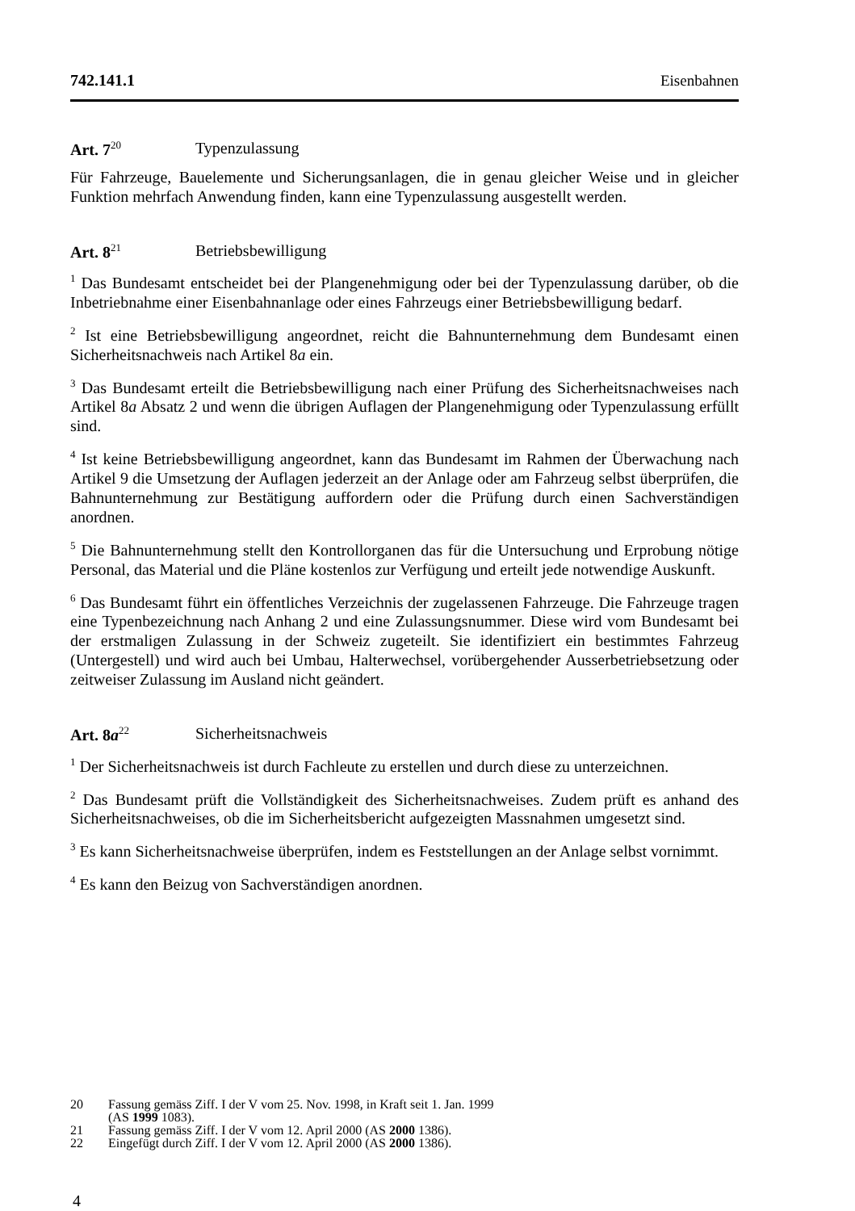742.141.1 Eisenbahnen
Art. 7<sup>20</sup> Typenzulassung
Für Fahrzeuge, Bauelemente und Sicherungsanlagen, die in genau gleicher Weise und in gleicher Funktion mehrfach Anwendung finden, kann eine Typenzulassung ausgestellt werden.
Art. 8<sup>21</sup> Betriebsbewilligung
<sup>1</sup> Das Bundesamt entscheidet bei der Plangenehmigung oder bei der Typenzulassung darüber, ob die Inbetriebnahme einer Eisenbahnanlage oder eines Fahrzeugs einer Betriebsbewilligung bedarf.
<sup>2</sup> Ist eine Betriebsbewilligung angeordnet, reicht die Bahnunternehmung dem Bundesamt einen Sicherheitsnachweis nach Artikel 8a ein.
<sup>3</sup> Das Bundesamt erteilt die Betriebsbewilligung nach einer Prüfung des Sicherheitsnachweises nach Artikel 8a Absatz 2 und wenn die übrigen Auflagen der Plangenehmigung oder Typenzulassung erfüllt sind.
<sup>4</sup> Ist keine Betriebsbewilligung angeordnet, kann das Bundesamt im Rahmen der Überwachung nach Artikel 9 die Umsetzung der Auflagen jederzeit an der Anlage oder am Fahrzeug selbst überprüfen, die Bahnunternehmung zur Bestätigung auffordern oder die Prüfung durch einen Sachverständigen anordnen.
<sup>5</sup> Die Bahnunternehmung stellt den Kontrollorganen das für die Untersuchung und Erprobung nötige Personal, das Material und die Pläne kostenlos zur Verfügung und erteilt jede notwendige Auskunft.
<sup>6</sup> Das Bundesamt führt ein öffentliches Verzeichnis der zugelassenen Fahrzeuge. Die Fahrzeuge tragen eine Typenbezeichnung nach Anhang 2 und eine Zulassungsnummer. Diese wird vom Bundesamt bei der erstmaligen Zulassung in der Schweiz zugeteilt. Sie identifiziert ein bestimmtes Fahrzeug (Untergestell) und wird auch bei Umbau, Halterwechsel, vorübergehender Ausserbetriebsetzung oder zeitweiser Zulassung im Ausland nicht geändert.
Art. 8a<sup>22</sup> Sicherheitsnachweis
<sup>1</sup> Der Sicherheitsnachweis ist durch Fachleute zu erstellen und durch diese zu unterzeichnen.
<sup>2</sup> Das Bundesamt prüft die Vollständigkeit des Sicherheitsnachweises. Zudem prüft es anhand des Sicherheitsnachweises, ob die im Sicherheitsbericht aufgezeigten Massnahmen umgesetzt sind.
<sup>3</sup> Es kann Sicherheitsnachweise überprüfen, indem es Feststellungen an der Anlage selbst vornimmt.
<sup>4</sup> Es kann den Beizug von Sachverständigen anordnen.
20 Fassung gemäss Ziff. I der V vom 25. Nov. 1998, in Kraft seit 1. Jan. 1999
(AS 1999 1083).
21 Fassung gemäss Ziff. I der V vom 12. April 2000 (AS 2000 1386).
22 Eingefügt durch Ziff. I der V vom 12. April 2000 (AS 2000 1386).
4